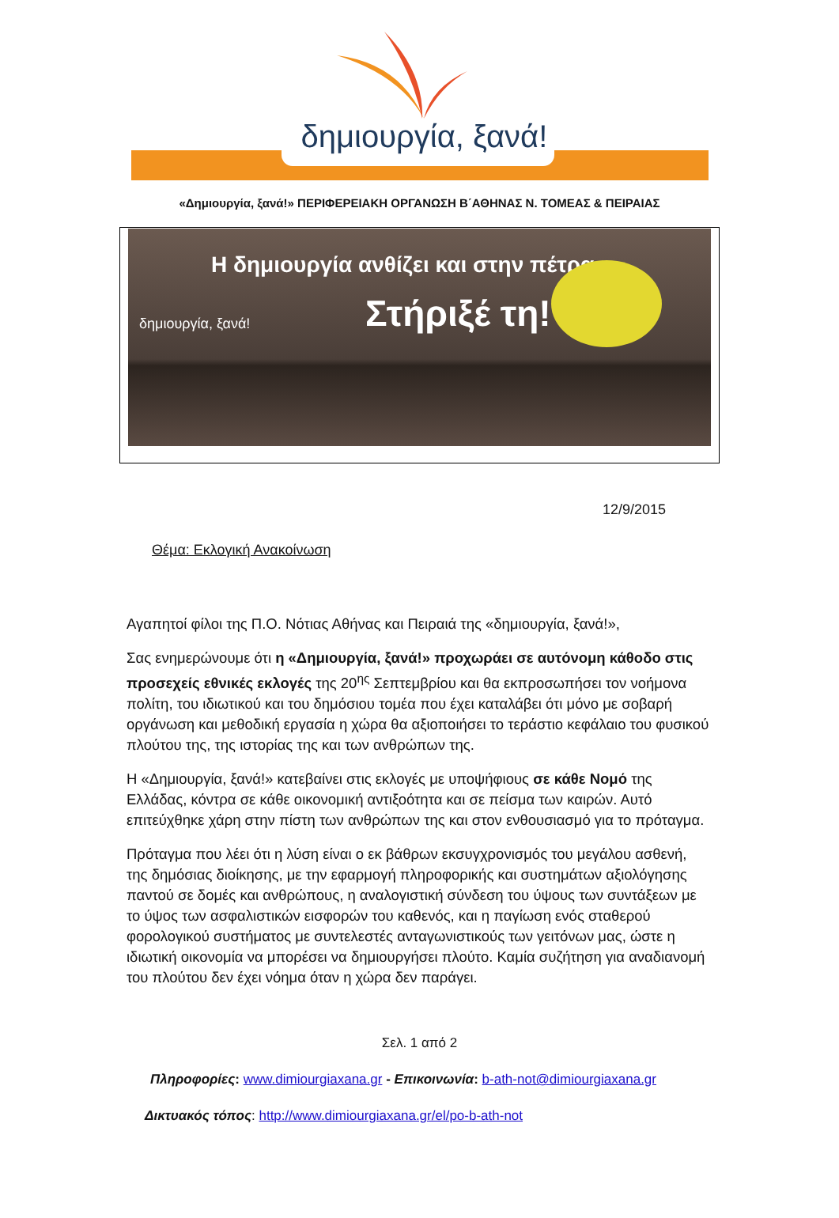δημιουργία, ξανά!
«Δημιουργία, ξανά!» ΠΕΡΙΦΕΡΕΙΑΚΗ ΟΡΓΑΝΩΣΗ Β΄ΑΘΗΝΑΣ Ν. ΤΟΜΕΑΣ & ΠΕΙΡΑΙΑΣ
Η δημιουργία ανθίζει και στην πέτρα.
Στήριξέ τη!
δημιουργία, ξανά!
12/9/2015
Θέμα: Εκλογική Ανακοίνωση
Αγαπητοί φίλοι της Π.Ο. Νότιας Αθήνας και Πειραιά της «δημιουργία, ξανά!»,
Σας ενημερώνουμε ότι η «Δημιουργία, ξανά!» προχωράει σε αυτόνομη κάθοδο στις προσεχείς εθνικές εκλογές της 20<sup>ης</sup> Σεπτεμβρίου και θα εκπροσωπήσει τον νοήμονα πολίτη, του ιδιωτικού και του δημόσιου τομέα που έχει καταλάβει ότι μόνο με σοβαρή οργάνωση και μεθοδική εργασία η χώρα θα αξιοποιήσει το τεράστιο κεφάλαιο του φυσικού πλούτου της, της ιστορίας της και των ανθρώπων της.
Η «Δημιουργία, ξανά!» κατεβαίνει στις εκλογές με υποψήφιους σε κάθε Νομό της Ελλάδας, κόντρα σε κάθε οικονομική αντιξοότητα και σε πείσμα των καιρών. Αυτό επιτεύχθηκε χάρη στην πίστη των ανθρώπων της και στον ενθουσιασμό για το πρόταγμα.
Πρόταγμα που λέει ότι η λύση είναι ο εκ βάθρων εκσυγχρονισμός του μεγάλου ασθενή, της δημόσιας διοίκησης, με την εφαρμογή πληροφορικής και συστημάτων αξιολόγησης παντού σε δομές και ανθρώπους, η αναλογιστική σύνδεση του ύψους των συντάξεων με το ύψος των ασφαλιστικών εισφορών του καθενός, και η παγίωση ενός σταθερού φορολογικού συστήματος με συντελεστές ανταγωνιστικούς των γειτόνων μας, ώστε η ιδιωτική οικονομία να μπορέσει να δημιουργήσει πλούτο. Καμία συζήτηση για αναδιανομή του πλούτου δεν έχει νόημα όταν η χώρα δεν παράγει.
Σελ. 1 από 2
Πληροφορίες: www.dimiourgiaxana.gr - Επικοινωνία: b-ath-not@dimiourgiaxana.gr
Δικτυακός τόπος: http://www.dimiourgiaxana.gr/el/po-b-ath-not